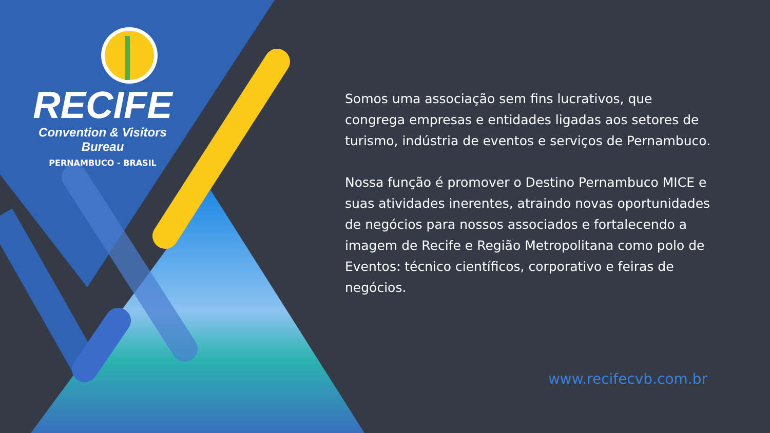RECIFE
Convention & Visitors Bureau
PERNAMBUCO - BRASIL
Somos uma associação sem fins lucrativos, que congrega empresas e entidades ligadas aos setores de turismo, indústria de eventos e serviços de Pernambuco.
Nossa função é promover o Destino Pernambuco MICE e suas atividades inerentes, atraindo novas oportunidades de negócios para nossos associados e fortalecendo a imagem de Recife e Região Metropolitana como polo de Eventos: técnico científicos, corporativo e feiras de negócios.
www.recifecvb.com.br